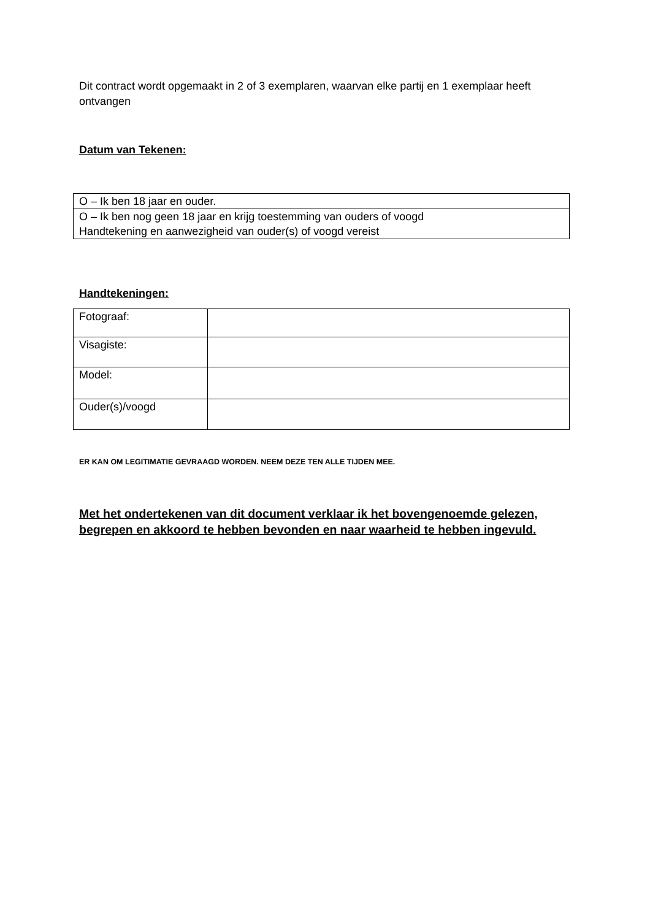Dit contract wordt opgemaakt in 2 of 3 exemplaren, waarvan elke partij en 1 exemplaar heeft ontvangen
Datum van Tekenen:
| O – Ik ben 18 jaar en ouder. |
| O – Ik ben nog geen 18 jaar en krijg toestemming van ouders of voogd Handtekening en aanwezigheid van ouder(s) of voogd vereist |
Handtekeningen:
| Fotograaf: | |
| Visagiste: | |
| Model: | |
| Ouder(s)/voogd | |
ER KAN OM LEGITIMATIE GEVRAAGD WORDEN. NEEM DEZE TEN ALLE TIJDEN MEE.
Met het ondertekenen van dit document verklaar ik het bovengenoemde gelezen, begrepen en akkoord te hebben bevonden en naar waarheid te hebben ingevuld.